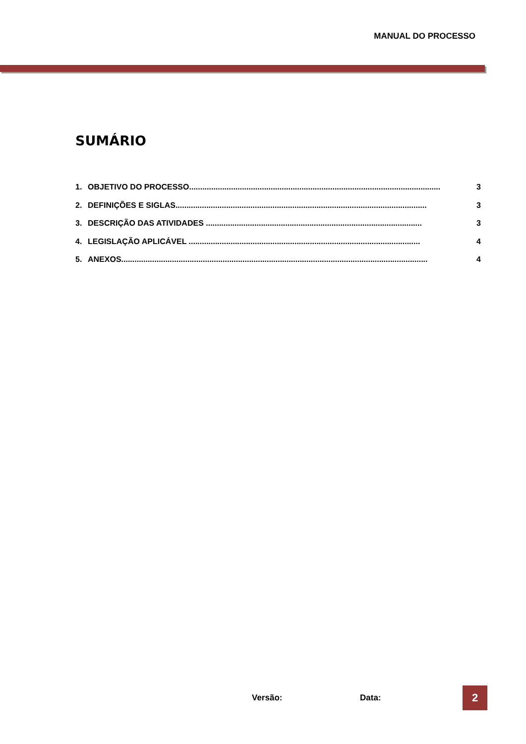MANUAL DO PROCESSO
SUMÁRIO
1. OBJETIVO DO PROCESSO.................................................................................................................. 3
2. DEFINIÇÕES E SIGLAS.................................................................................................................. 3
3. DESCRIÇÃO DAS ATIVIDADES .................................................................................................. 3
4. LEGISLAÇÃO APLICÁVEL ......................................................................................................... 4
5. ANEXOS........................................................................................................................................... 4
Versão: Data: 2